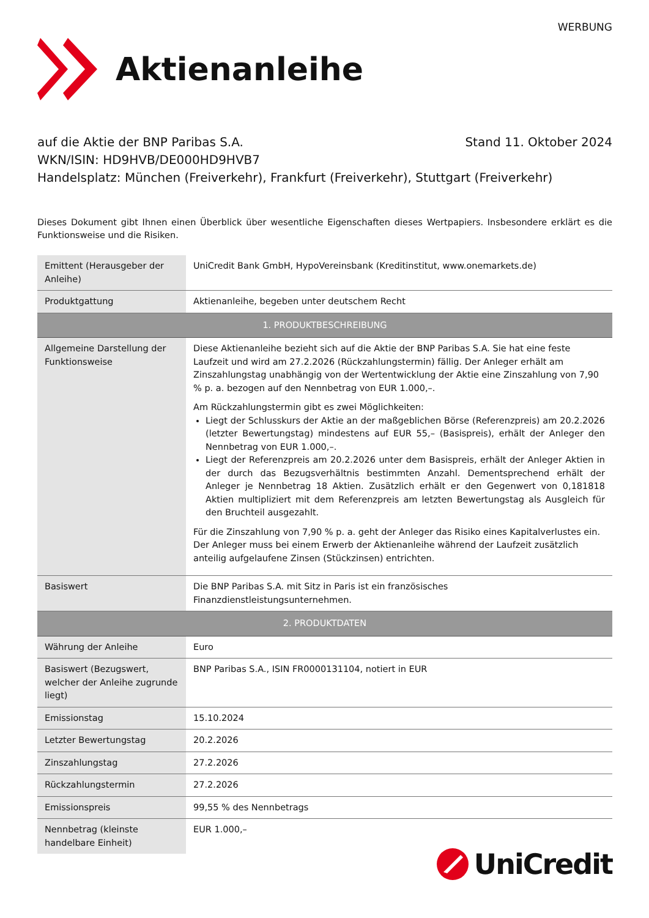WERBUNG
Aktienanleihe
auf die Aktie der BNP Paribas S.A. Stand 11. Oktober 2024
WKN/ISIN: HD9HVB/DE000HD9HVB7
Handelsplatz: München (Freiverkehr), Frankfurt (Freiverkehr), Stuttgart (Freiverkehr)
Dieses Dokument gibt Ihnen einen Überblick über wesentliche Eigenschaften dieses Wertpapiers. Insbesondere erklärt es die Funktionsweise und die Risiken.
| Emittent (Herausgeber der Anleihe) | UniCredit Bank GmbH, HypoVereinsbank (Kreditinstitut, www.onemarkets.de) |
| Produktgattung | Aktienanleihe, begeben unter deutschem Recht |
| 1. PRODUKTBESCHREIBUNG | |
| Allgemeine Darstellung der Funktionsweise | Diese Aktienanleihe bezieht sich auf die Aktie der BNP Paribas S.A. Sie hat eine feste Laufzeit und wird am 27.2.2026 (Rückzahlungstermin) fällig. Der Anleger erhält am Zinszahlungstag unabhängig von der Wertentwicklung der Aktie eine Zinszahlung von 7,90 % p. a. bezogen auf den Nennbetrag von EUR 1.000,–. Am Rückzahlungstermin gibt es zwei Möglichkeiten: Liegt der Schlusskurs der Aktie an der maßgeblichen Börse (Referenzpreis) am 20.2.2026 (letzter Bewertungstag) mindestens auf EUR 55,– (Basispreis), erhält der Anleger den Nennbetrag von EUR 1.000,–. Liegt der Referenzpreis am 20.2.2026 unter dem Basispreis, erhält der Anleger Aktien in der durch das Bezugsverhältnis bestimmten Anzahl. Dementsprechend erhält der Anleger je Nennbetrag 18 Aktien. Zusätzlich erhält er den Gegenwert von 0,181818 Aktien multipliziert mit dem Referenzpreis am letzten Bewertungstag als Ausgleich für den Bruchteil ausgezahlt. Für die Zinszahlung von 7,90 % p. a. geht der Anleger das Risiko eines Kapitalverlustes ein. Der Anleger muss bei einem Erwerb der Aktienanleihe während der Laufzeit zusätzlich anteilig aufgelaufene Zinsen (Stückzinsen) entrichten. |
| Basiswert | Die BNP Paribas S.A. mit Sitz in Paris ist ein französisches Finanzdienstleistungsunternehmen. |
| 2. PRODUKTDATEN | |
| Währung der Anleihe | Euro |
| Basiswert (Bezugswert, welcher der Anleihe zugrunde liegt) | BNP Paribas S.A., ISIN FR0000131104, notiert in EUR |
| Emissionstag | 15.10.2024 |
| Letzter Bewertungstag | 20.2.2026 |
| Zinszahlungstag | 27.2.2026 |
| Rückzahlungstermin | 27.2.2026 |
| Emissionspreis | 99,55 % des Nennbetrags |
| Nennbetrag (kleinste handelbare Einheit) | EUR 1.000,– |
UniCredit